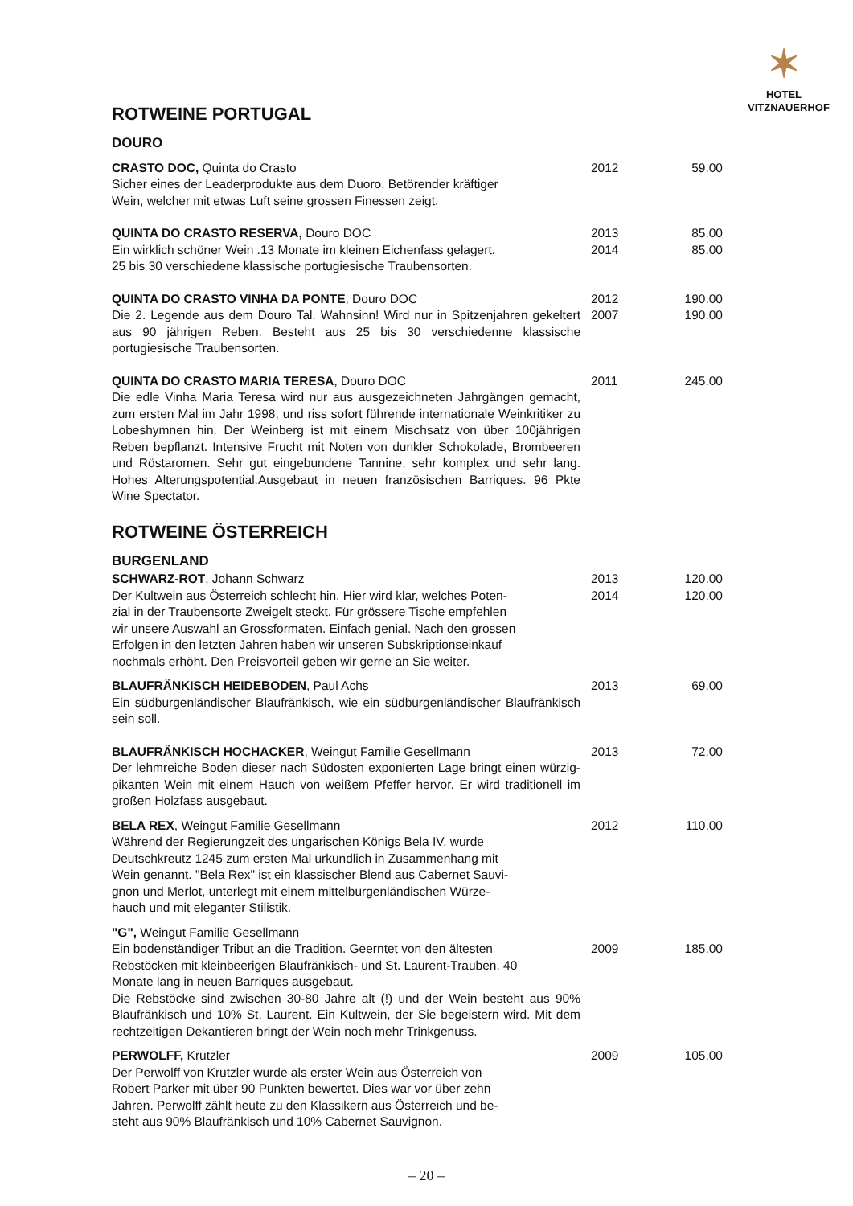✶
HOTEL
VITZNAUERHOF
ROTWEINE PORTUGAL
DOURO
| CRASTO DOC, Quinta do Crasto Sicher eines der Leaderprodukte aus dem Duoro. Betörender kräftiger Wein, welcher mit etwas Luft seine grossen Finessen zeigt. | 2012 | 59.00 |
| QUINTA DO CRASTO RESERVA, Douro DOC Ein wirklich schöner Wein .13 Monate im kleinen Eichenfass gelagert. 25 bis 30 verschiedene klassische portugiesische Traubensorten. | 2013 2014 | 85.00 85.00 |
| QUINTA DO CRASTO VINHA DA PONTE , Douro DOC Die 2. Legende aus dem Douro Tal. Wahnsinn! Wird nur in Spitzenjahren gekeltert aus 90 jährigen Reben. Besteht aus 25 bis 30 verschiedenne klassische portugiesische Traubensorten. | 2012 2007 | 190.00 190.00 |
| QUINTA DO CRASTO MARIA TERESA , Douro DOC Die edle Vinha Maria Teresa wird nur aus ausgezeichneten Jahrgängen gemacht, zum ersten Mal im Jahr 1998, und riss sofort führende internationale Weinkritiker zu Lobeshymnen hin. Der Weinberg ist mit einem Mischsatz von über 100jährigen Reben bepflanzt. Intensive Frucht mit Noten von dunkler Schokolade, Brombeeren und Röstaromen. Sehr gut eingebundene Tannine, sehr komplex und sehr lang. Hohes Alterungspotential.Ausgebaut in neuen französischen Barriques. 96 Pkte Wine Spectator. | 2011 | 245.00 |
ROTWEINE ÖSTERREICH
BURGENLAND
| SCHWARZ-ROT , Johann Schwarz Der Kultwein aus Österreich schlecht hin. Hier wird klar, welches Poten- zial in der Traubensorte Zweigelt steckt. Für grössere Tische empfehlen wir unsere Auswahl an Grossformaten. Einfach genial. Nach den grossen Erfolgen in den letzten Jahren haben wir unseren Subskriptionseinkauf nochmals erhöht. Den Preisvorteil geben wir gerne an Sie weiter. | 2013 2014 | 120.00 120.00 |
| BLAUFRÄNKISCH HEIDEBODEN , Paul Achs Ein südburgenländischer Blaufränkisch, wie ein südburgenländischer Blaufränkisch sein soll. | 2013 | 69.00 |
| BLAUFRÄNKISCH HOCHACKER , Weingut Familie Gesellmann Der lehmreiche Boden dieser nach Südosten exponierten Lage bringt einen würzig-pikanten Wein mit einem Hauch von weißem Pfeffer hervor. Er wird traditionell im großen Holzfass ausgebaut. | 2013 | 72.00 |
| BELA REX , Weingut Familie Gesellmann Während der Regierungzeit des ungarischen Königs Bela IV. wurde Deutschkreutz 1245 zum ersten Mal urkundlich in Zusammenhang mit Wein genannt. "Bela Rex" ist ein klassischer Blend aus Cabernet Sauvi- gnon und Merlot, unterlegt mit einem mittelburgenländischen Würze- hauch und mit eleganter Stilistik. | 2012 | 110.00 |
| "G", Weingut Familie Gesellmann Ein bodenständiger Tribut an die Tradition. Geerntet von den ältesten Rebstöcken mit kleinbeerigen Blaufränkisch- und St. Laurent-Trauben. 40 Monate lang in neuen Barriques ausgebaut. Die Rebstöcke sind zwischen 30-80 Jahre alt (!) und der Wein besteht aus 90% Blaufränkisch und 10% St. Laurent. Ein Kultwein, der Sie begeistern wird. Mit dem rechtzeitigen Dekantieren bringt der Wein noch mehr Trinkgenuss. | 2009 | 185.00 |
| PERWOLFF, Krutzler Der Perwolff von Krutzler wurde als erster Wein aus Österreich von Robert Parker mit über 90 Punkten bewertet. Dies war vor über zehn Jahren. Perwolff zählt heute zu den Klassikern aus Österreich und be- steht aus 90% Blaufränkisch und 10% Cabernet Sauvignon. | 2009 | 105.00 |
– 20 –